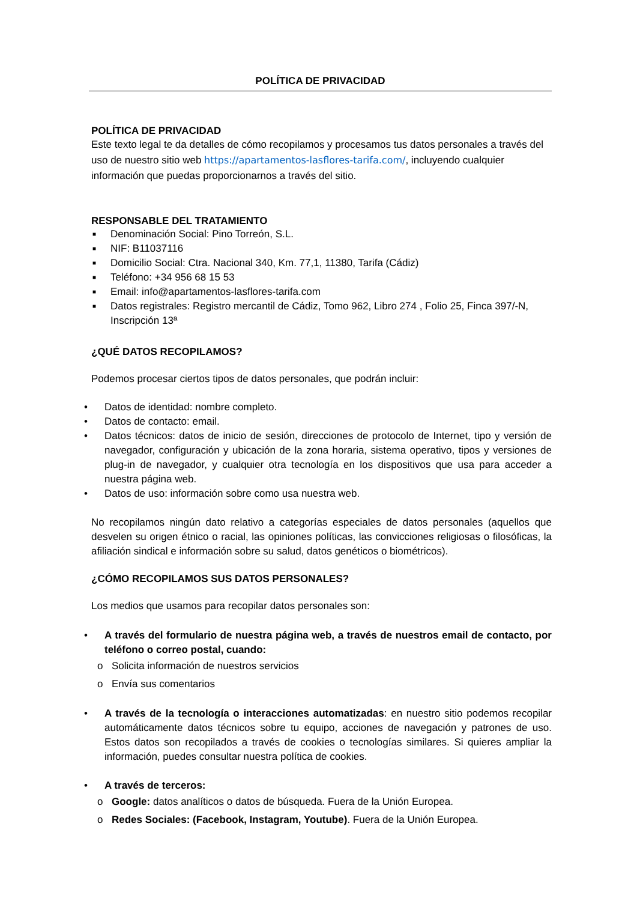POLÍTICA DE PRIVACIDAD
POLÍTICA DE PRIVACIDAD
Este texto legal te da detalles de cómo recopilamos y procesamos tus datos personales a través del uso de nuestro sitio web https://apartamentos-lasflores-tarifa.com/, incluyendo cualquier información que puedas proporcionarnos a través del sitio.
RESPONSABLE DEL TRATAMIENTO
■ Denominación Social: Pino Torreón, S.L.
■ NIF: B11037116
■ Domicilio Social: Ctra. Nacional 340, Km. 77,1, 11380, Tarifa (Cádiz)
■ Teléfono: +34 956 68 15 53
■ Email: info@apartamentos-lasflores-tarifa.com
■ Datos registrales: Registro mercantil de Cádiz, Tomo 962, Libro 274 , Folio 25, Finca 397/-N, Inscripción 13ª
¿QUÉ DATOS RECOPILAMOS?
Podemos procesar ciertos tipos de datos personales, que podrán incluir:
• Datos de identidad: nombre completo.
• Datos de contacto: email.
• Datos técnicos: datos de inicio de sesión, direcciones de protocolo de Internet, tipo y versión de navegador, configuración y ubicación de la zona horaria, sistema operativo, tipos y versiones de plug-in de navegador, y cualquier otra tecnología en los dispositivos que usa para acceder a nuestra página web.
• Datos de uso: información sobre como usa nuestra web.
No recopilamos ningún dato relativo a categorías especiales de datos personales (aquellos que desvelen su origen étnico o racial, las opiniones políticas, las convicciones religiosas o filosóficas, la afiliación sindical e información sobre su salud, datos genéticos o biométricos).
¿CÓMO RECOPILAMOS SUS DATOS PERSONALES?
Los medios que usamos para recopilar datos personales son:
• A través del formulario de nuestra página web, a través de nuestros email de contacto, por teléfono o correo postal, cuando:
o Solicita información de nuestros servicios
o Envía sus comentarios
• A través de la tecnología o interacciones automatizadas: en nuestro sitio podemos recopilar automáticamente datos técnicos sobre tu equipo, acciones de navegación y patrones de uso. Estos datos son recopilados a través de cookies o tecnologías similares. Si quieres ampliar la información, puedes consultar nuestra política de cookies.
• A través de terceros:
o Google: datos analíticos o datos de búsqueda. Fuera de la Unión Europea.
o Redes Sociales: (Facebook, Instagram, Youtube). Fuera de la Unión Europea.